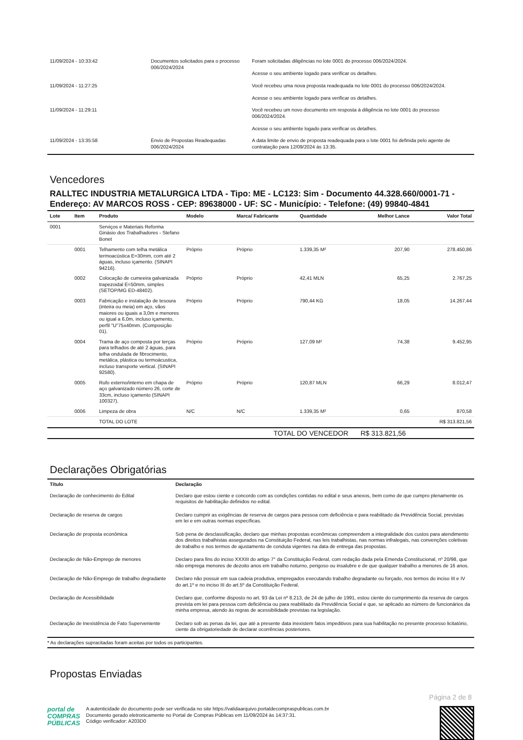| 11/09/2024 - 10:33:42 | Documentos solicitados para o processo 006/2024/2024 | Foram solicitadas diligências no lote 0001 do processo 006/2024/2024. Acesse o seu ambiente logado para verificar os detalhes. |
| 11/09/2024 - 11:27:25 | | Você recebeu uma nova proposta readequada no lote 0001 do processo 006/2024/2024. Acesse o seu ambiente logado para verificar os detalhes. |
| 11/09/2024 - 11:29:11 | | Você recebeu um novo documento em resposta à diligência no lote 0001 do processo 006/2024/2024. Acesse o seu ambiente logado para verificar os detalhes. |
| 11/09/2024 - 13:35:58 | Envio de Propostas Readequadas 006/2024/2024 | A data limite de envio de proposta readequada para o lote 0001 foi definida pelo agente de contratação para 12/09/2024 às 13:35. |
Vencedores
RALLTEC INDUSTRIA METALURGICA LTDA - Tipo: ME - LC123: Sim - Documento 44.328.660/0001-71 - Endereço: AV MARCOS ROSS - CEP: 89638000 - UF: SC - Município: - Telefone: (49) 99840-4841
| Lote | Item | Produto | Modelo | Marca/ Fabricante | Quantidade | Melhor Lance | Valor Total |
| --- | --- | --- | --- | --- | --- | --- | --- |
| 0001 | | Serviços e Materiais Reforma Ginásio dos Trabalhadores - Stefano Bonet | | | | | |
| | 0001 | Telhamento com telha metálica termoacústica E=30mm, com até 2 águas, incluso içamento. (SINAPI 94216). | Próprio | Próprio | 1.339,35 M² | 207,90 | 278.450,86 |
| | 0002 | Colocação de cumeeira galvanizada trapezoidal E=50mm, simples (SETOP/MG ED-48402). | Próprio | Próprio | 42,41 MLN | 65,25 | 2.767,25 |
| | 0003 | Fabricação e instalação de tesoura (inteira ou meia) em aço, vãos maiores ou iguais a 3,0m e menores ou igual a 6,0m, incluso içamento, perfil "U"75x40mm. (Composição 01). | Próprio | Próprio | 790,44 KG | 18,05 | 14.267,44 |
| | 0004 | Trama de aço composta por terças para telhados de até 2 águas, para telha ondulada de fibrocimento, metálica, plástica ou termoácustica, incluso transporte vertical. (SINAPI 92580). | Próprio | Próprio | 127,09 M² | 74,38 | 9.452,95 |
| | 0005 | Rufo externo/interno em chapa de aço galvanizado número 26, corte de 33cm, incluso içamento (SINAPI 100327). | Próprio | Próprio | 120,87 MLN | 66,29 | 8.012,47 |
| | 0006 | Limpeza de obra | N/C | N/C | 1.339,35 M² | 0,65 | 870,58 |
| | | TOTAL DO LOTE | | | | | R$ 313.821,56 |
| TOTAL DO VENCEDOR | | | | | | R$ 313.821,56 | |
Declarações Obrigatórias
| Título | Declaração |
| --- | --- |
| Declaração de conhecimento do Edital | Declaro que estou ciente e concordo com as condições contidas no edital e seus anexos, bem como de que cumpro plenamente os requisitos de habilitação definidos no edital. |
| Declaração de reserva de cargos | Declaro cumprir as exigências de reserva de cargos para pessoa com deficiência e para reabilitado da Previdência Social, previstas em lei e em outras normas específicas. |
| Declaração de proposta econômica | Sob pena de desclassificação, declaro que minhas propostas econômicas compreendem a integralidade dos custos para atendimento dos direitos trabalhistas assegurados na Constituição Federal, nas leis trabalhistas, nas normas infralegais, nas convenções coletivas de trabalho e nos termos de ajustamento de conduta vigentes na data de entrega das propostas. |
| Declaração de Não-Emprego de menores | Declaro para fins do inciso XXXIII do artigo 7° da Constituição Federal, com redação dada pela Emenda Constitucional, nº 20/98, que não emprega menores de dezoito anos em trabalho noturno, perigoso ou insalubre e de que qualquer trabalho a menores de 16 anos. |
| Declaração de Não-Emprego de trabalho degradante | Declaro não possuir em sua cadeia produtiva, empregados executando trabalho degradante ou forçado, nos termos do inciso III e IV do art.1º e no inciso III do art.5º da Constituição Federal. |
| Declaração de Acessibilidade | Declaro que, conforme disposto no art. 93 da Lei nº 8.213, de 24 de julho de 1991, estou ciente do cumprimento da reserva de cargos prevista em lei para pessoa com deficiência ou para reabilitado da Previdência Social e que, se aplicado ao número de funcionários da minha empresa, atendo às regras de acessibilidade previstas na legislação. |
| Declaração de Inexistência de Fato Superveniente | Declaro sob as penas da lei, que até a presente data inexistem fatos impeditivos para sua habilitação no presente processo licitatório, ciente da obrigatoriedade de declarar ocorrências posteriores. |
* As declarações supracitadas foram aceitas por todos os participantes.
Propostas Enviadas
Página 2 de 8
portal de
COMPRAS
PÚBLICAS
A autenticidade do documento pode ser verificada no site https://validaarquivo.portaldecompraspublicas.com.br
Documento gerado eletronicamente no Portal de Compras Públicas em 11/09/2024 às 14:37:31.
Código verificador: A203D0